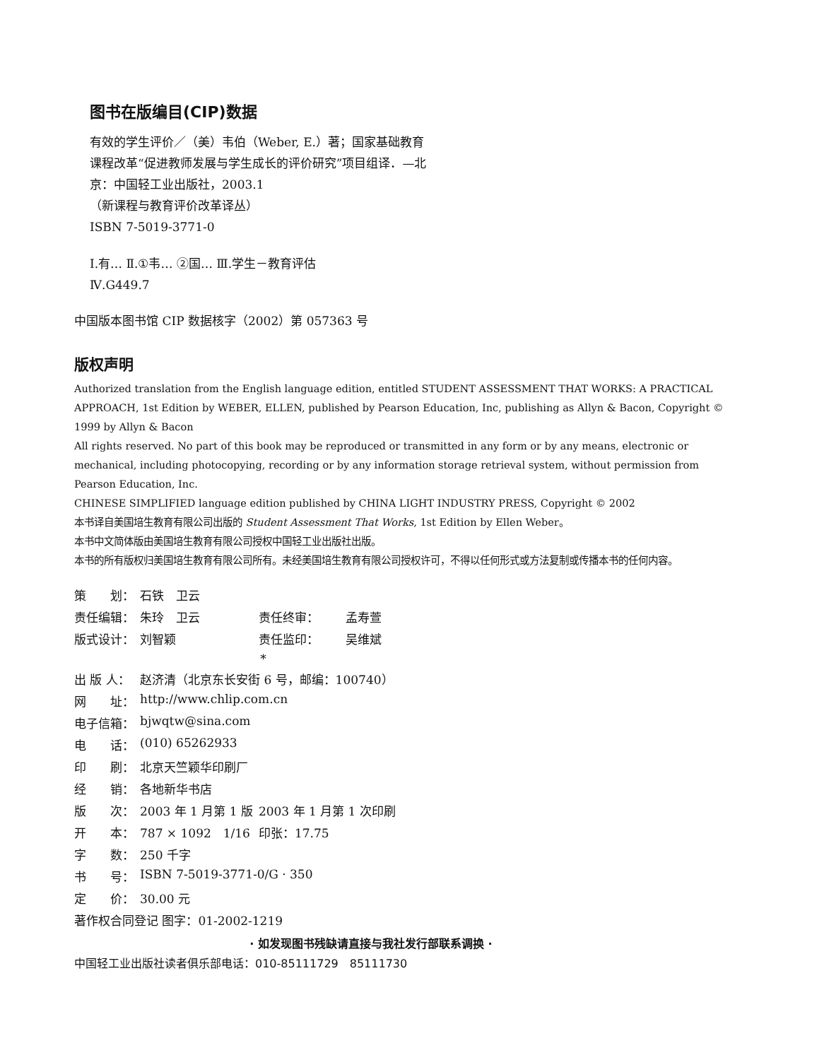图书在版编目(CIP)数据
有效的学生评价／（美）韦伯（Weber, E.）著；国家基础教育课程改革“促进教师发展与学生成长的评价研究”项目组译．—北京：中国轻工业出版社，2003.1
（新课程与教育评价改革译丛）
ISBN 7-5019-3771-0
Ⅰ.有… Ⅱ.①韦… ②国… Ⅲ.学生－教育评估
Ⅳ.G449.7
中国版本图书馆 CIP 数据核字（2002）第 057363 号
版权声明
Authorized translation from the English language edition, entitled STUDENT ASSESSMENT THAT WORKS: A PRACTICAL APPROACH, 1st Edition by WEBER, ELLEN, published by Pearson Education, Inc, publishing as Allyn & Bacon, Copyright © 1999 by Allyn & Bacon
All rights reserved. No part of this book may be reproduced or transmitted in any form or by any means, electronic or mechanical, including photocopying, recording or by any information storage retrieval system, without permission from Pearson Education, Inc.
CHINESE SIMPLIFIED language edition published by CHINA LIGHT INDUSTRY PRESS, Copyright © 2002
本书译自美国培生教育有限公司出版的 Student Assessment That Works, 1st Edition by Ellen Weber。
本书中文简体版由美国培生教育有限公司授权中国轻工业出版社出版。
本书的所有版权归美国培生教育有限公司所有。未经美国培生教育有限公司授权许可，不得以任何形式或方法复制或传播本书的任何内容。
| 策 划： | 石铁 卫云 | | |
| 责任编辑： | 朱玲 卫云 | 责任终审： | 孟寿萱 |
| 版式设计： | 刘智颖 | 责任监印： | 吴维斌 |
| * | | | |
| 出 版 人： | 赵济清（北京东长安街 6 号，邮编：100740） | | |
| 网 址： | http://www.chlip.com.cn | | |
| 电子信箱： | bjwqtw@sina.com | | |
| 电 话： | (010) 65262933 | | |
| 印 刷： | 北京天竺颖华印刷厂 | | |
| 经 销： | 各地新华书店 | | |
| 版 次： | 2003 年 1 月第 1 版 | 2003 年 1 月第 1 次印刷 | |
| 开 本： | 787 × 1092 1/16 | 印张：17.75 | |
| 字 数： | 250 千字 | | |
| 书 号： | ISBN 7-5019-3771-0/G · 350 | | |
| 定 价： | 30.00 元 | | |
| 著作权合同登记 图字：01-2002-1219 | | | |
· 如发现图书残缺请直接与我社发行部联系调换 ·
中国轻工业出版社读者俱乐部电话：010-85111729　85111730